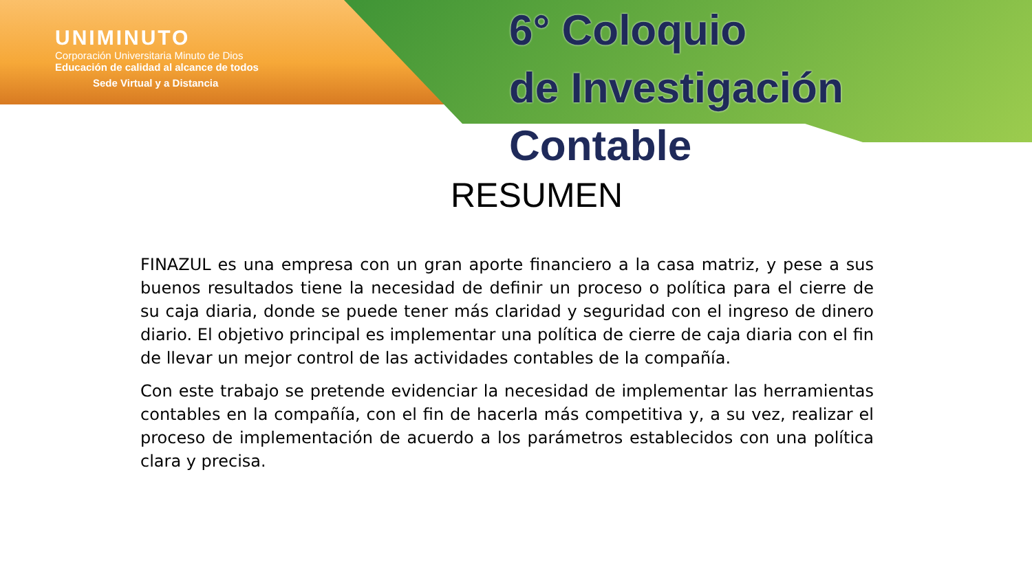UNIMINUTO
Corporación Universitaria Minuto de Dios
Educación de calidad al alcance de todos
Sede Virtual y a Distancia
6° Coloquio
de Investigación Contable
RESUMEN
FINAZUL es una empresa con un gran aporte financiero a la casa matriz, y pese a sus buenos resultados tiene la necesidad de definir un proceso o política para el cierre de su caja diaria, donde se puede tener más claridad y seguridad con el ingreso de dinero diario. El objetivo principal es implementar una política de cierre de caja diaria con el fin de llevar un mejor control de las actividades contables de la compañía.
Con este trabajo se pretende evidenciar la necesidad de implementar las herramientas contables en la compañía, con el fin de hacerla más competitiva y, a su vez, realizar el proceso de implementación de acuerdo a los parámetros establecidos con una política clara y precisa.